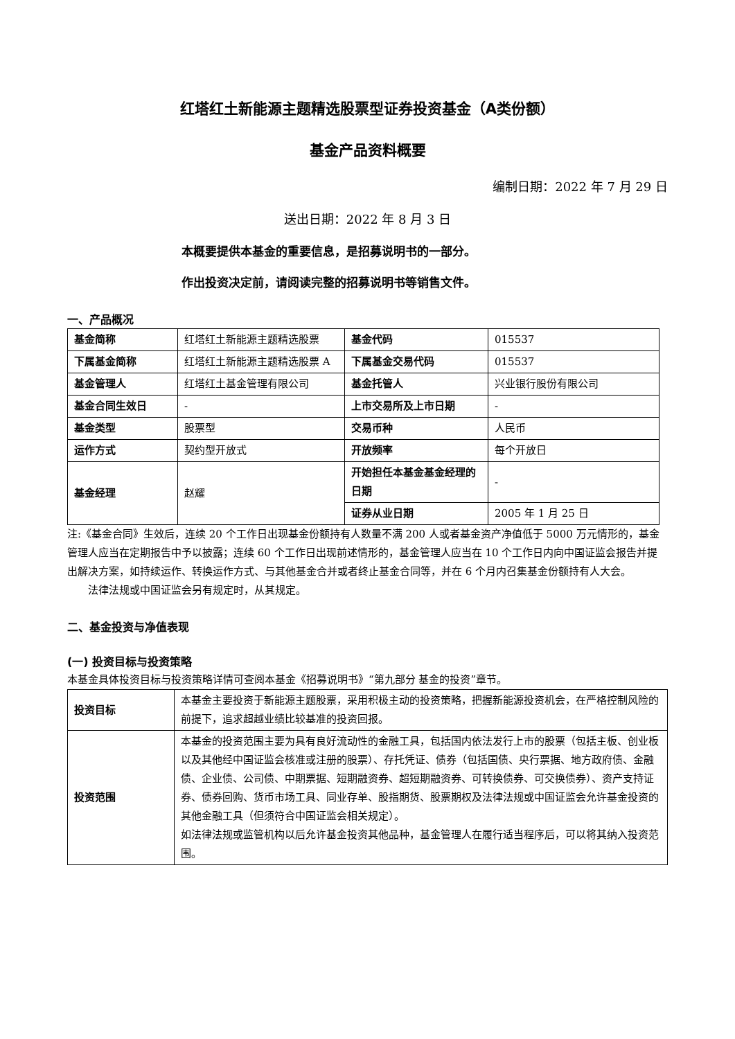红塔红土新能源主题精选股票型证券投资基金（A类份额）
基金产品资料概要
编制日期：2022 年 7 月 29 日
送出日期：2022 年 8 月 3 日
本概要提供本基金的重要信息，是招募说明书的一部分。
作出投资决定前，请阅读完整的招募说明书等销售文件。
一、产品概况
| 基金简称 | 红塔红土新能源主题精选股票 | 基金代码 | 015537 |
| 下属基金简称 | 红塔红土新能源主题精选股票 A | 下属基金交易代码 | 015537 |
| 基金管理人 | 红塔红土基金管理有限公司 | 基金托管人 | 兴业银行股份有限公司 |
| 基金合同生效日 | - | 上市交易所及上市日期 | - |
| 基金类型 | 股票型 | 交易币种 | 人民币 |
| 运作方式 | 契约型开放式 | 开放频率 | 每个开放日 |
| 基金经理 | 赵耀 | 开始担任本基金基金经理的日期 | - |
| | | 证券从业日期 | 2005 年 1 月 25 日 |
注:《基金合同》生效后，连续 20 个工作日出现基金份额持有人数量不满 200 人或者基金资产净值低于 5000 万元情形的，基金管理人应当在定期报告中予以披露；连续 60 个工作日出现前述情形的，基金管理人应当在 10 个工作日内向中国证监会报告并提出解决方案，如持续运作、转换运作方式、与其他基金合并或者终止基金合同等，并在 6 个月内召集基金份额持有人大会。
法律法规或中国证监会另有规定时，从其规定。
二、基金投资与净值表现
(一) 投资目标与投资策略
本基金具体投资目标与投资策略详情可查阅本基金《招募说明书》“第九部分 基金的投资”章节。
| 投资目标 | 本基金主要投资于新能源主题股票，采用积极主动的投资策略，把握新能源投资机会，在严格控制风险的前提下，追求超越业绩比较基准的投资回报。 |
| 投资范围 | 本基金的投资范围主要为具有良好流动性的金融工具，包括国内依法发行上市的股票（包括主板、创业板以及其他经中国证监会核准或注册的股票）、存托凭证、债券（包括国债、央行票据、地方政府债、金融债、企业债、公司债、中期票据、短期融资券、超短期融资券、可转换债券、可交换债券）、资产支持证券、债券回购、货币市场工具、同业存单、股指期货、股票期权及法律法规或中国证监会允许基金投资的其他金融工具（但须符合中国证监会相关规定）。 如法律法规或监管机构以后允许基金投资其他品种，基金管理人在履行适当程序后，可以将其纳入投资范围。 |